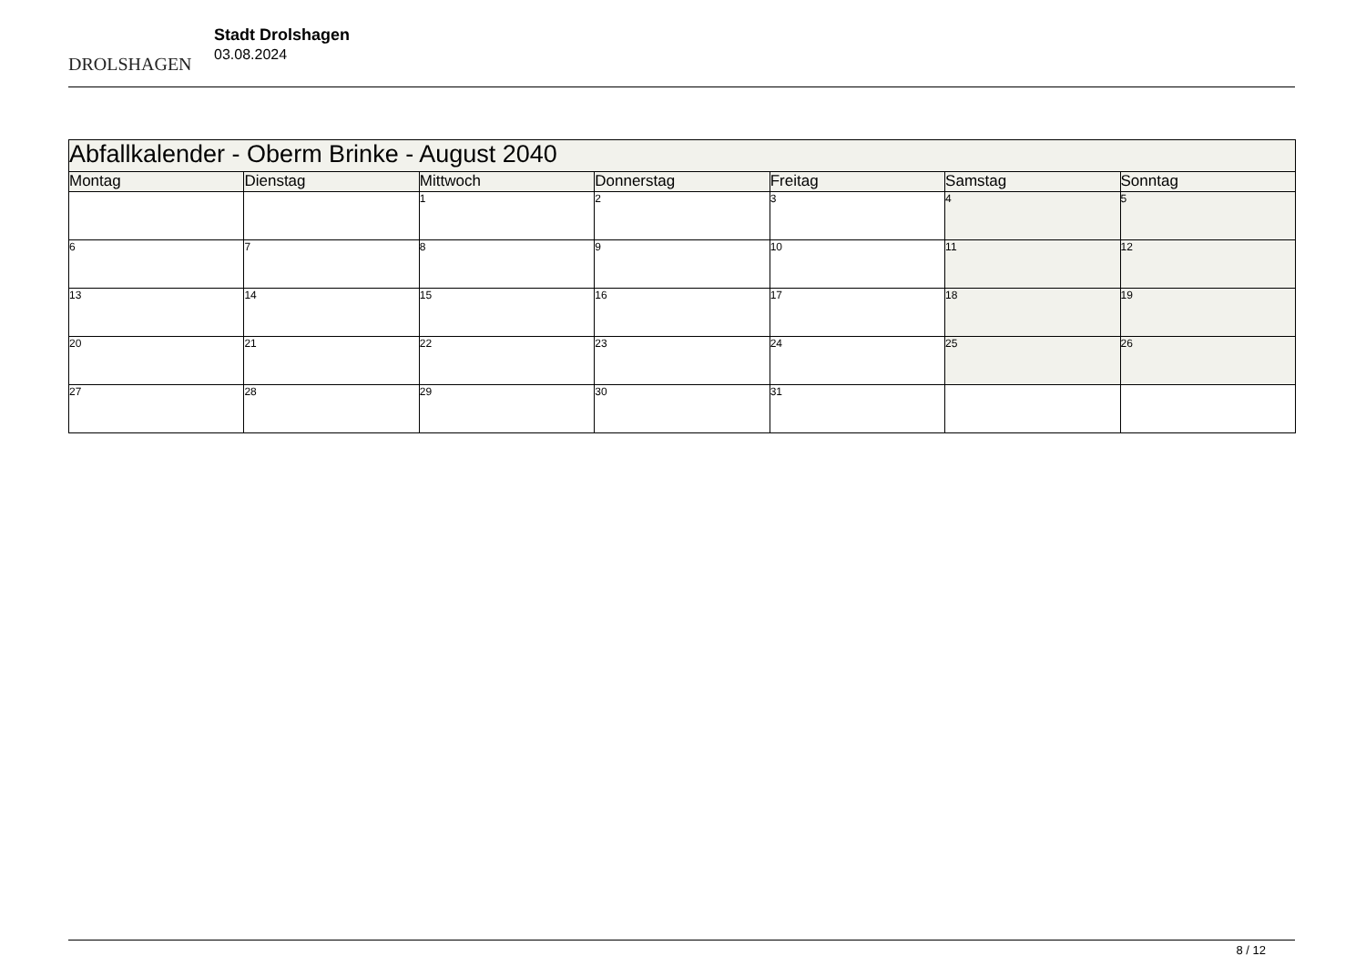DROLSHAGEN
Stadt Drolshagen
03.08.2024
| Abfallkalender - Oberm Brinke - August 2040 | | | | | | |
| Montag | Dienstag | Mittwoch | Donnerstag | Freitag | Samstag | Sonntag |
| | | 1 | 2 | 3 | 4 | 5 |
| 6 | 7 | 8 | 9 | 10 | 11 | 12 |
| 13 | 14 | 15 | 16 | 17 | 18 | 19 |
| 20 | 21 | 22 | 23 | 24 | 25 | 26 |
| 27 | 28 | 29 | 30 | 31 | | |
8 / 12